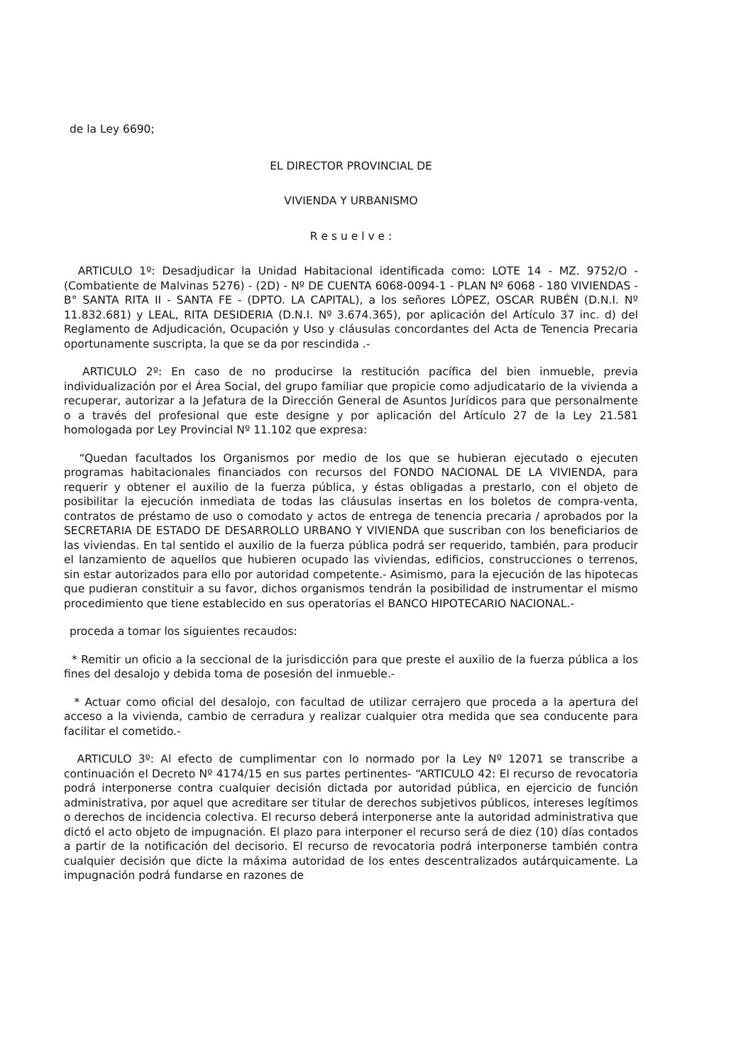de la Ley 6690;
EL DIRECTOR PROVINCIAL DE
VIVIENDA Y URBANISMO
R e s u e l v e :
ARTICULO 1º: Desadjudicar la Unidad Habitacional identificada como: LOTE 14 - MZ. 9752/O - (Combatiente de Malvinas 5276) - (2D) - Nº DE CUENTA 6068-0094-1 - PLAN Nº 6068 - 180 VIVIENDAS - B° SANTA RITA II - SANTA FE - (DPTO. LA CAPITAL), a los señores LÓPEZ, OSCAR RUBÉN (D.N.I. Nº 11.832.681) y LEAL, RITA DESIDERIA (D.N.I. Nº 3.674.365), por aplicación del Artículo 37 inc. d) del Reglamento de Adjudicación, Ocupación y Uso y cláusulas concordantes del Acta de Tenencia Precaria oportunamente suscripta, la que se da por rescindida .-
ARTICULO 2º: En caso de no producirse la restitución pacífica del bien inmueble, previa individualización por el Área Social, del grupo familiar que propicie como adjudicatario de la vivienda a recuperar, autorizar a la Jefatura de la Dirección General de Asuntos Jurídicos para que personalmente o a través del profesional que este designe y por aplicación del Artículo 27 de la Ley 21.581 homologada por Ley Provincial Nº 11.102 que expresa:
“Quedan facultados los Organismos por medio de los que se hubieran ejecutado o ejecuten programas habitacionales financiados con recursos del FONDO NACIONAL DE LA VIVIENDA, para requerir y obtener el auxilio de la fuerza pública, y éstas obligadas a prestarlo, con el objeto de posibilitar la ejecución inmediata de todas las cláusulas insertas en los boletos de compra-venta, contratos de préstamo de uso o comodato y actos de entrega de tenencia precaria / aprobados por la SECRETARIA DE ESTADO DE DESARROLLO URBANO Y VIVIENDA que suscriban con los beneficiarios de las viviendas. En tal sentido el auxilio de la fuerza pública podrá ser requerido, también, para producir el lanzamiento de aquellos que hubieren ocupado las viviendas, edificios, construcciones o terrenos, sin estar autorizados para ello por autoridad competente.- Asimismo, para la ejecución de las hipotecas que pudieran constituir a su favor, dichos organismos tendrán la posibilidad de instrumentar el mismo procedimiento que tiene establecido en sus operatorias el BANCO HIPOTECARIO NACIONAL.-
proceda a tomar los siguientes recaudos:
* Remitir un oficio a la seccional de la jurisdicción para que preste el auxilio de la fuerza pública a los fines del desalojo y debida toma de posesión del inmueble.-
* Actuar como oficial del desalojo, con facultad de utilizar cerrajero que proceda a la apertura del acceso a la vivienda, cambio de cerradura y realizar cualquier otra medida que sea conducente para facilitar el cometido.-
ARTICULO 3º: Al efecto de cumplimentar con lo normado por la Ley Nº 12071 se transcribe a continuación el Decreto Nº 4174/15 en sus partes pertinentes- “ARTICULO 42: El recurso de revocatoria podrá interponerse contra cualquier decisión dictada por autoridad pública, en ejercicio de función administrativa, por aquel que acreditare ser titular de derechos subjetivos públicos, intereses legítimos o derechos de incidencia colectiva. El recurso deberá interponerse ante la autoridad administrativa que dictó el acto objeto de impugnación. El plazo para interponer el recurso será de diez (10) días contados a partir de la notificación del decisorio. El recurso de revocatoria podrá interponerse también contra cualquier decisión que dicte la máxima autoridad de los entes descentralizados autárquicamente. La impugnación podrá fundarse en razones de